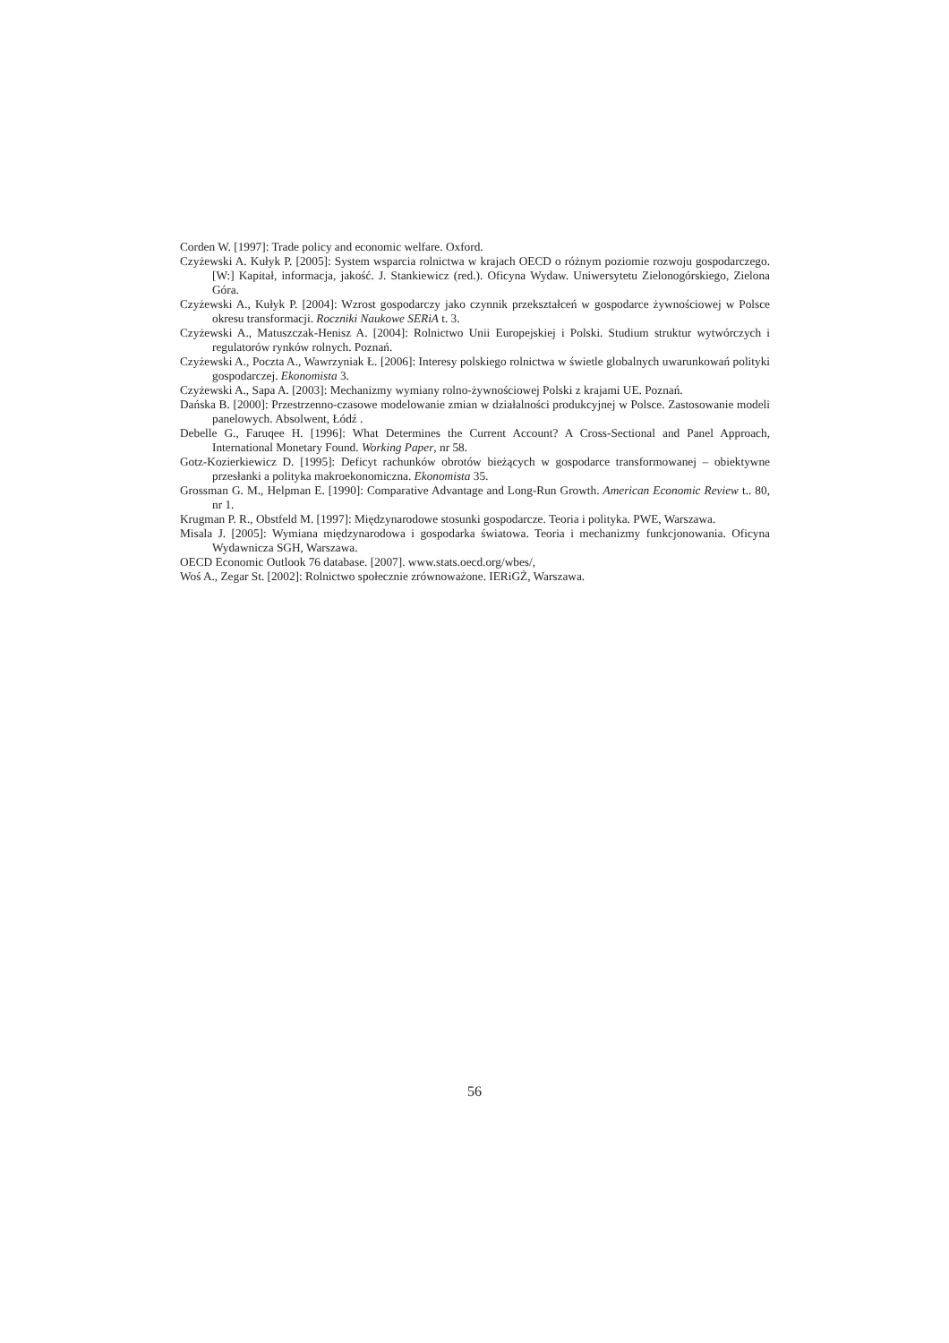Corden W. [1997]: Trade policy and economic welfare. Oxford.
Czyżewski A. Kułyk P. [2005]: System wsparcia rolnictwa w krajach OECD o różnym poziomie rozwoju gospodarczego. [W:] Kapitał, informacja, jakość. J. Stankiewicz (red.). Oficyna Wydaw. Uniwersytetu Zielonogórskiego, Zielona Góra.
Czyżewski A., Kułyk P. [2004]: Wzrost gospodarczy jako czynnik przekształceń w gospodarce żywnościowej w Polsce okresu transformacji. Roczniki Naukowe SERiA t. 3.
Czyżewski A., Matuszczak-Henisz A. [2004]: Rolnictwo Unii Europejskiej i Polski. Studium struktur wytwórczych i regulatorów rynków rolnych. Poznań.
Czyżewski A., Poczta A., Wawrzyniak Ł. [2006]: Interesy polskiego rolnictwa w świetle globalnych uwarunkowań polityki gospodarczej. Ekonomista 3.
Czyżewski A., Sapa A. [2003]: Mechanizmy wymiany rolno-żywnościowej Polski z krajami UE. Poznań.
Dańska B. [2000]: Przestrzenno-czasowe modelowanie zmian w działalności produkcyjnej w Polsce. Zastosowanie modeli panelowych. Absolwent, Łódź .
Debelle G., Faruqee H. [1996]: What Determines the Current Account? A Cross-Sectional and Panel Approach, International Monetary Found. Working Paper, nr 58.
Gotz-Kozierkiewicz D. [1995]: Deficyt rachunków obrotów bieżących w gospodarce transformowanej – obiektywne przesłanki a polityka makroekonomiczna. Ekonomista 35.
Grossman G. M., Helpman E. [1990]: Comparative Advantage and Long-Run Growth. American Economic Review t.. 80, nr 1.
Krugman P. R., Obstfeld M. [1997]: Międzynarodowe stosunki gospodarcze. Teoria i polityka. PWE, Warszawa.
Misala J. [2005]: Wymiana międzynarodowa i gospodarka światowa. Teoria i mechanizmy funkcjonowania. Oficyna Wydawnicza SGH, Warszawa.
OECD Economic Outlook 76 database. [2007]. www.stats.oecd.org/wbes/,
Woś A., Zegar St. [2002]: Rolnictwo społecznie zrównoważone. IERiGŻ, Warszawa.
56